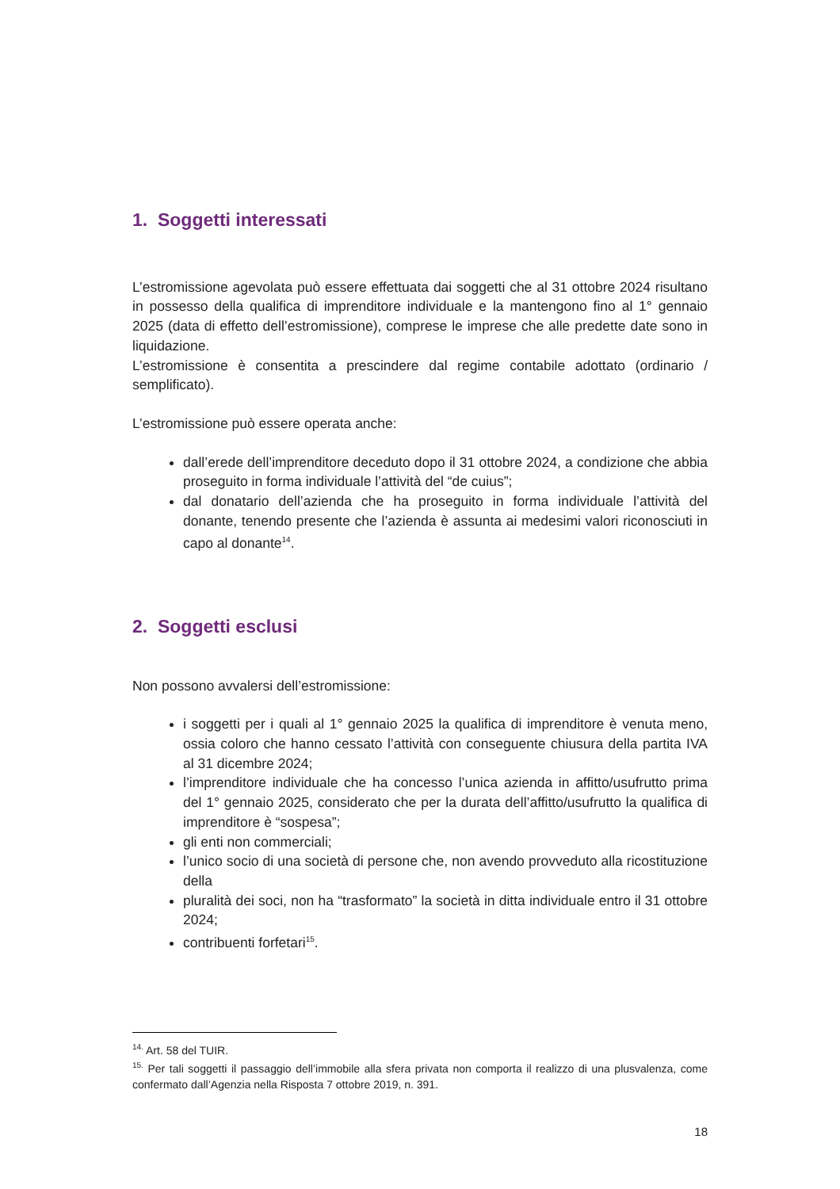1. Soggetti interessati
L’estromissione agevolata può essere effettuata dai soggetti che al 31 ottobre 2024 risultano in possesso della qualifica di imprenditore individuale e la mantengono fino al 1° gennaio 2025 (data di effetto dell’estromissione), comprese le imprese che alle predette date sono in liquidazione.
L’estromissione è consentita a prescindere dal regime contabile adottato (ordinario / semplificato).
L’estromissione può essere operata anche:
dall’erede dell’imprenditore deceduto dopo il 31 ottobre 2024, a condizione che abbia proseguito in forma individuale l’attività del “de cuius”;
dal donatario dell’azienda che ha proseguito in forma individuale l’attività del donante, tenendo presente che l’azienda è assunta ai medesimi valori riconosciuti in capo al donante<sup>14</sup>.
2. Soggetti esclusi
Non possono avvalersi dell’estromissione:
i soggetti per i quali al 1° gennaio 2025 la qualifica di imprenditore è venuta meno, ossia coloro che hanno cessato l’attività con conseguente chiusura della partita IVA al 31 dicembre 2024;
l’imprenditore individuale che ha concesso l’unica azienda in affitto/usufrutto prima del 1° gennaio 2025, considerato che per la durata dell’affitto/usufrutto la qualifica di imprenditore è “sospesa”;
gli enti non commerciali;
l’unico socio di una società di persone che, non avendo provveduto alla ricostituzione della
pluralità dei soci, non ha “trasformato” la società in ditta individuale entro il 31 ottobre 2024;
contribuenti forfetari<sup>15</sup>.
<sup>14.</sup> Art. 58 del TUIR.
<sup>15.</sup> Per tali soggetti il passaggio dell’immobile alla sfera privata non comporta il realizzo di una plusvalenza, come confermato dall’Agenzia nella Risposta 7 ottobre 2019, n. 391.
18